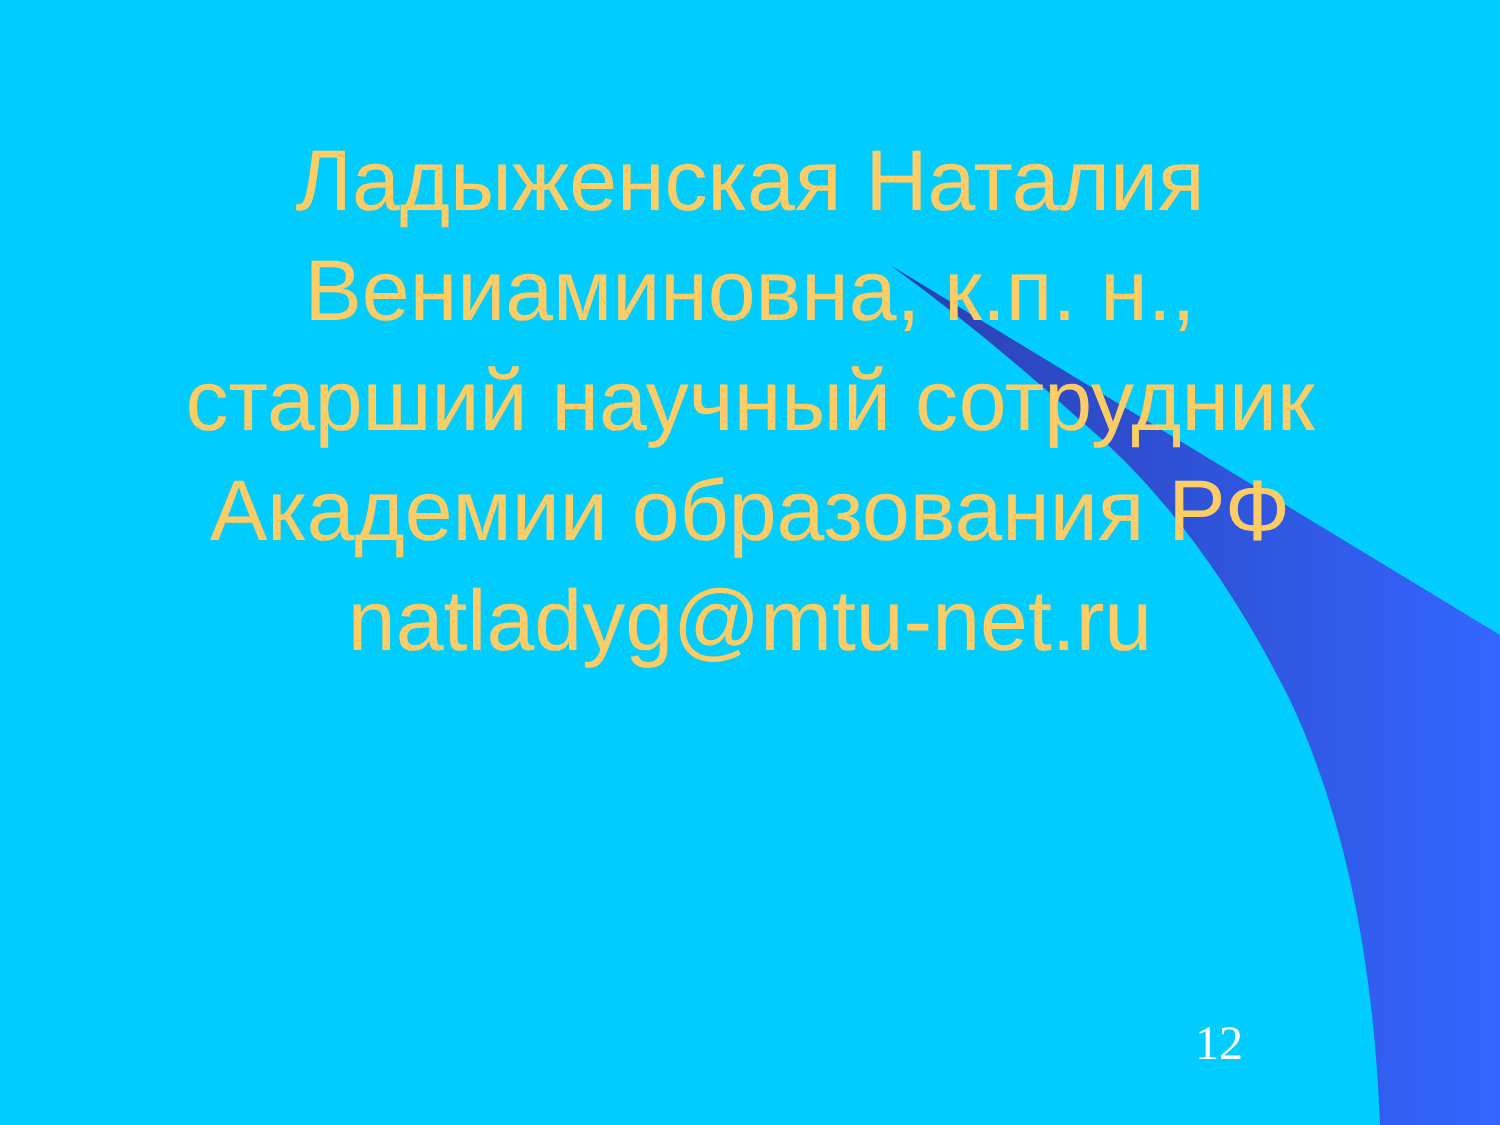Ладыженская Наталия Вениаминовна, к.п. н., старший научный сотрудник Академии образования РФ natladyg@mtu-net.ru
12